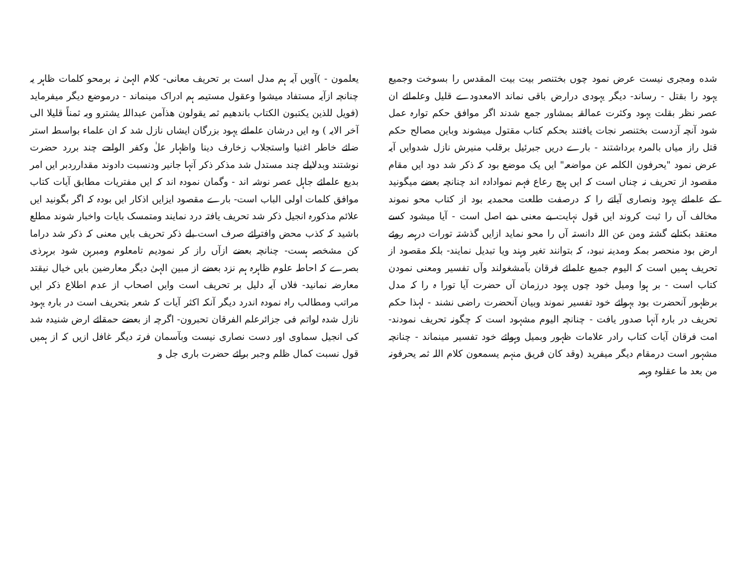شده ومجری نیست عرض نمود چوں بختنصر بیت بیت المقدس را بسوخت وجمیع یہود را بقتل - رساند- دیگر یہودی درارض باقی نماند الامعدودے قلیل وعلمائے ان عصر نظر بقلت یہود وکثرت عمالقہ بمشاور جمع شدند اگر موافق حکم توارہ عمل شود آنچہ آزدست بختنصر نجات یافتند بحکم کتاب مقتول میشوند وباین مصالح حکم قتل راز میاں بالمرہ برداشتند - بارے دریں جبرئیل برقلب منیرش نازل شدوایں آیہ عرض نمود "یحرفون الکلمہ عن مواضعہ" ایں یک موضع بود کہ ذکر شد دود ایں مقام مقصود از تحریف نہ چناں است کہ ایں ہیچ رعاع فہم نموادادہ اند چنانچہ بعضے میگونید کے علمائے یہود ونصاری آیاتے را کہ درصفت طلعت محمدیہ بود از کتاب محو نموند مخالف آں را ثبت کروند ایں قول نہایت بے معنی دبے اصل است - آیا میشود کسے معتقد بکتابے گشتہ ومن عن اللہ دانستہ آں را محو نماید ازایں گذشتہ تورات درہمہ روئے ارض بود منحصر بمکہ ومدینہ نبود، کہ بتوانند تغیر وہند ویا تبدیل نمایند- بلکہ مقصود از تحریف ہمیں است کہ الیوم جمیع علمائے فرقان بآمشغولند وآں تفسیر ومعنی نمودن کتاب است - بر ہوا ومیل خود چوں یہود درزمان آں حضرت آیا تورا ہ را کہ مدل برظہور آنحضرت بود بہوائے خود تفسیر نموند وبیان آنحضرت راضی نشند - لہذا حکم تحریف در بارہ آنہا صدور یافت - چنانچہ الیوم مشہود است کہ چگونہ تحریف نمودند- امت فرقان آیات کتاب رادر علامات ظہور وبمیل وہوائے خود تفسیر مینماند - چنانچہ مشہور است درمقام دیگر میفرید (وقد کان فریق منہم یسمعون کلام اللہ ثمہ یحرفونہ من بعد ما عقلوہ وہمہ
یعلمون - )آویں آیہ ہم مدل است بر تحریف معانی- کلام الہیٰ نہ برمحو کلمات ظاہر یہ چنانچہ ازآیہ مستفاد میشوا وعقول مستیمہ ہم ادراک مینماند - درموضع دیگر میفرماید (فویل للذین یکتبون الکتاب باندھیم ثمہ یقولون ھذآمن عبداللہ یشترو وبہ ثمناً قلیلا الی آخر الایہ ) وہ ایں درشان علمائے یہود بزرگان ایشاں نازل شد کہ ان علماء بواسطہ استر ضائے خاطر اغنیا واستجلاب زخارف دینا واظہار علٰ وکفر الواحے چند بررد حضرت نوشتند وبدلایلے چند مستدل شد مذکر ذکر آنہا جانیر ودنسبت دادوند مقدارردبر ایں امر بدیع علمائے جاہل عصر نوشہ اند - وگمان نمودہ اند کہ ایں مفتریات مطابق آیات کتاب موافق کلمات اولی الباب است- بارے مقصود ایزایں اذکار ایں بودہ کہ اگر بگونید ایں علائم مذکورہ انجیل ذکر شد تحریف یافتہ درد نمایند ومتمسک بایات واخبار شوند مطلع باشید کہ کذب محض وافترائے صرف است بلے ذکر تحریف بایں معنی کہ ذکر شد دراما کن مشخصہ ہست- چنانچہ بعضے ازآں راز کر نمودیم تامعلوم ومبرہن شود برہرذی بصرے کہ احاطہ علوم ظاہرہ ہم نزد بعضے از مبین الہیٰ دیگر معارضین بایں خیال نیقتد معارضہ نمانید- فلاں آیہ دلیل بر تحریف است وایں اصحاب از عدم اطلاع ذکر ایں مراتب ومطالب راہ نمودہ اندرد دیگر آنکہ اکثر آیات کہ شعر بتحریف است در بارہ یہود نازل شدہ لواتم فی جزائرعلم الفرقان تحبرون- اگرچہ از بعضے حمقائے ارض شنیدہ شد کی انجیل سماوی اور دست نصاری نیست وبآسمان فرتہ دیگر غافل ازیں کہ از ہمیں قول نسبت کمال ظلم وجبر برائے حضرت باری جل و